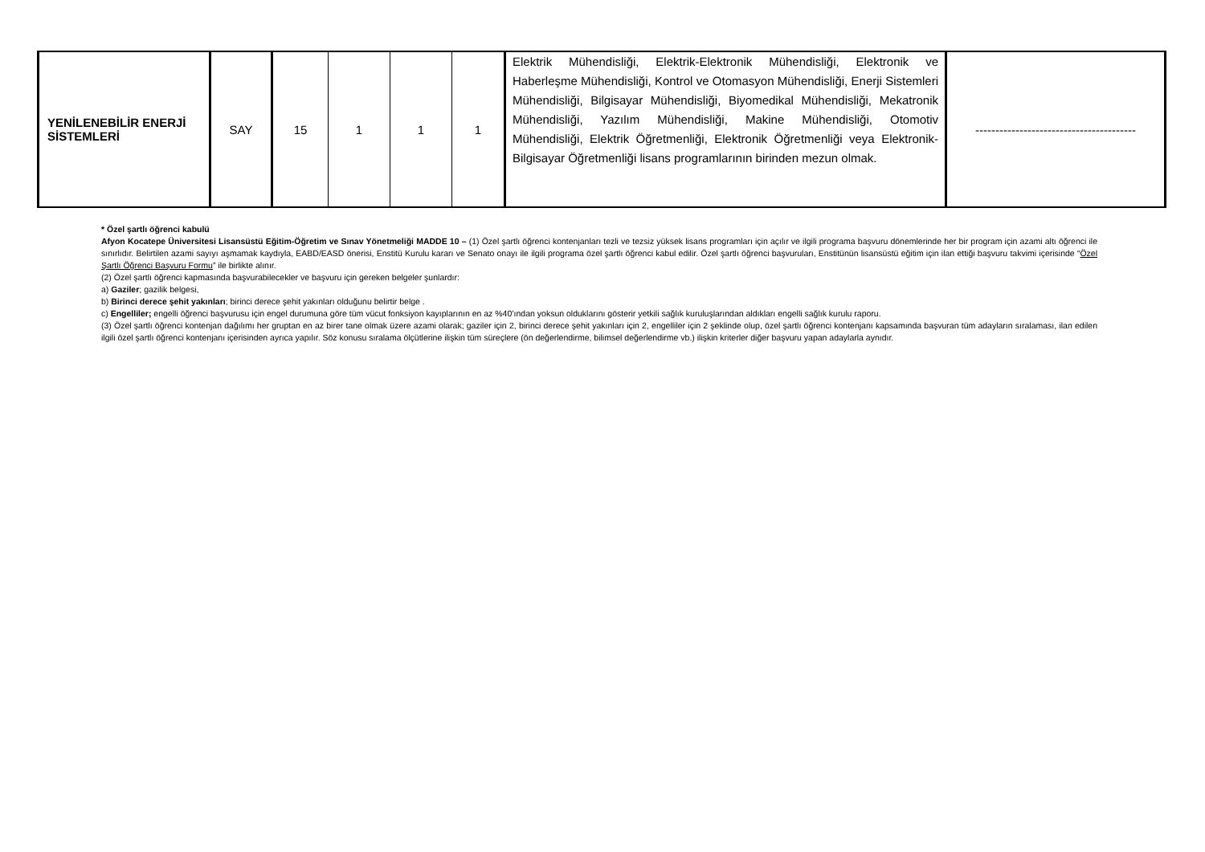| YENİLENEBİLİR ENERJİ SİSTEMLERİ | SAY | 15 | 1 | 1 | 1 | Elektrik Mühendisliği, Elektrik-Elektronik Mühendisliği, Elektronik ve Haberleşme Mühendisliği, Kontrol ve Otomasyon Mühendisliği, Enerji Sistemleri Mühendisliği, Bilgisayar Mühendisliği, Biyomedikal Mühendisliği, Mekatronik Mühendisliği, Yazılım Mühendisliği, Makine Mühendisliği, Otomotiv Mühendisliği, Elektrik Öğretmenliği, Elektronik Öğretmenliği veya Elektronik-Bilgisayar Öğretmenliği lisans programlarının birinden mezun olmak. | ---------------------------------------- |
* Özel şartlı öğrenci kabulü
Afyon Kocatepe Üniversitesi Lisansüstü Eğitim-Öğretim ve Sınav Yönetmeliği MADDE 10 – (1) Özel şartlı öğrenci kontenjanları tezli ve tezsiz yüksek lisans programları için açılır ve ilgili programa başvuru dönemlerinde her bir program için azami altı öğrenci ile sınırlıdır. Belirtilen azami sayıyı aşmamak kaydıyla, EABD/EASD önerisi, Enstitü Kurulu kararı ve Senato onayı ile ilgili programa özel şartlı öğrenci kabul edilir. Özel şartlı öğrenci başvuruları, Enstitünün lisansüstü eğitim için ilan ettiği başvuru takvimi içerisinde “Özel Şartlı Öğrenci Başvuru Formu” ile birlikte alınır.
(2) Özel şartlı öğrenci kapmasında başvurabilecekler ve başvuru için gereken belgeler şunlardır:
a) Gaziler; gazilik belgesi,
b) Birinci derece şehit yakınları; birinci derece şehit yakınları olduğunu belirtir belge .
c) Engelliler; engelli öğrenci başvurusu için engel durumuna göre tüm vücut fonksiyon kayıplarının en az %40’ından yoksun olduklarını gösterir yetkili sağlık kuruluşlarından aldıkları engelli sağlık kurulu raporu.
(3) Özel şartlı öğrenci kontenjan dağılımı her gruptan en az birer tane olmak üzere azami olarak; gaziler için 2, birinci derece şehit yakınları için 2, engelliler için 2 şeklinde olup, özel şartlı öğrenci kontenjanı kapsamında başvuran tüm adayların sıralaması, ilan edilen ilgili özel şartlı öğrenci kontenjanı içerisinden ayrıca yapılır. Söz konusu sıralama ölçütlerine ilişkin tüm süreçlere (ön değerlendirme, bilimsel değerlendirme vb.) ilişkin kriterler diğer başvuru yapan adaylarla aynıdır.